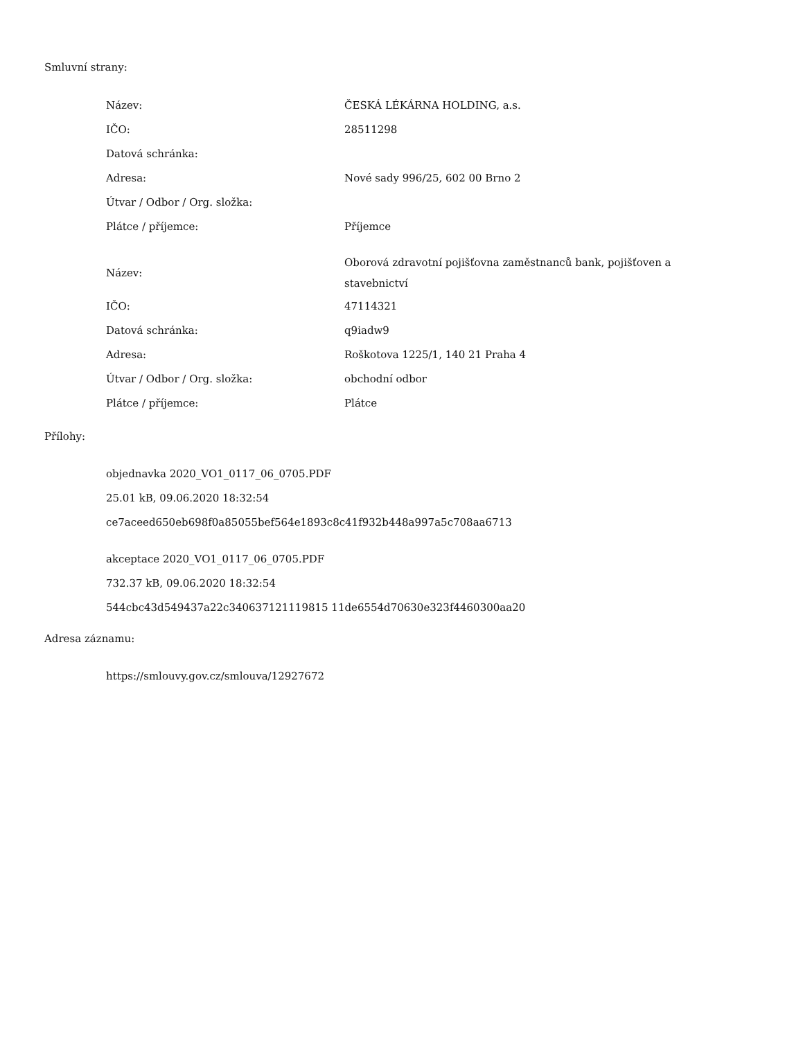Smluvní strany:
| Název: | ČESKÁ LÉKÁRNA HOLDING, a.s. |
| IČO: | 28511298 |
| Datová schránka: | |
| Adresa: | Nové sady 996/25, 602 00 Brno 2 |
| Útvar / Odbor / Org. složka: | |
| Plátce / příjemce: | Příjemce |
| Název: | Oborová zdravotní pojišťovna zaměstnanců bank, pojišťoven a stavebnictví |
| IČO: | 47114321 |
| Datová schránka: | q9iadw9 |
| Adresa: | Roškotova 1225/1, 140 21 Praha 4 |
| Útvar / Odbor / Org. složka: | obchodní odbor |
| Plátce / příjemce: | Plátce |
Přílohy:
objednavka 2020_VO1_0117_06_0705.PDF
25.01 kB, 09.06.2020 18:32:54
ce7aceed650eb698f0a85055bef564e1893c8c41f932b448a997a5c708aa6713
akceptace 2020_VO1_0117_06_0705.PDF
732.37 kB, 09.06.2020 18:32:54
544cbc43d549437a22c340637121119815 11de6554d70630e323f4460300aa20
Adresa záznamu:
https://smlouvy.gov.cz/smlouva/12927672